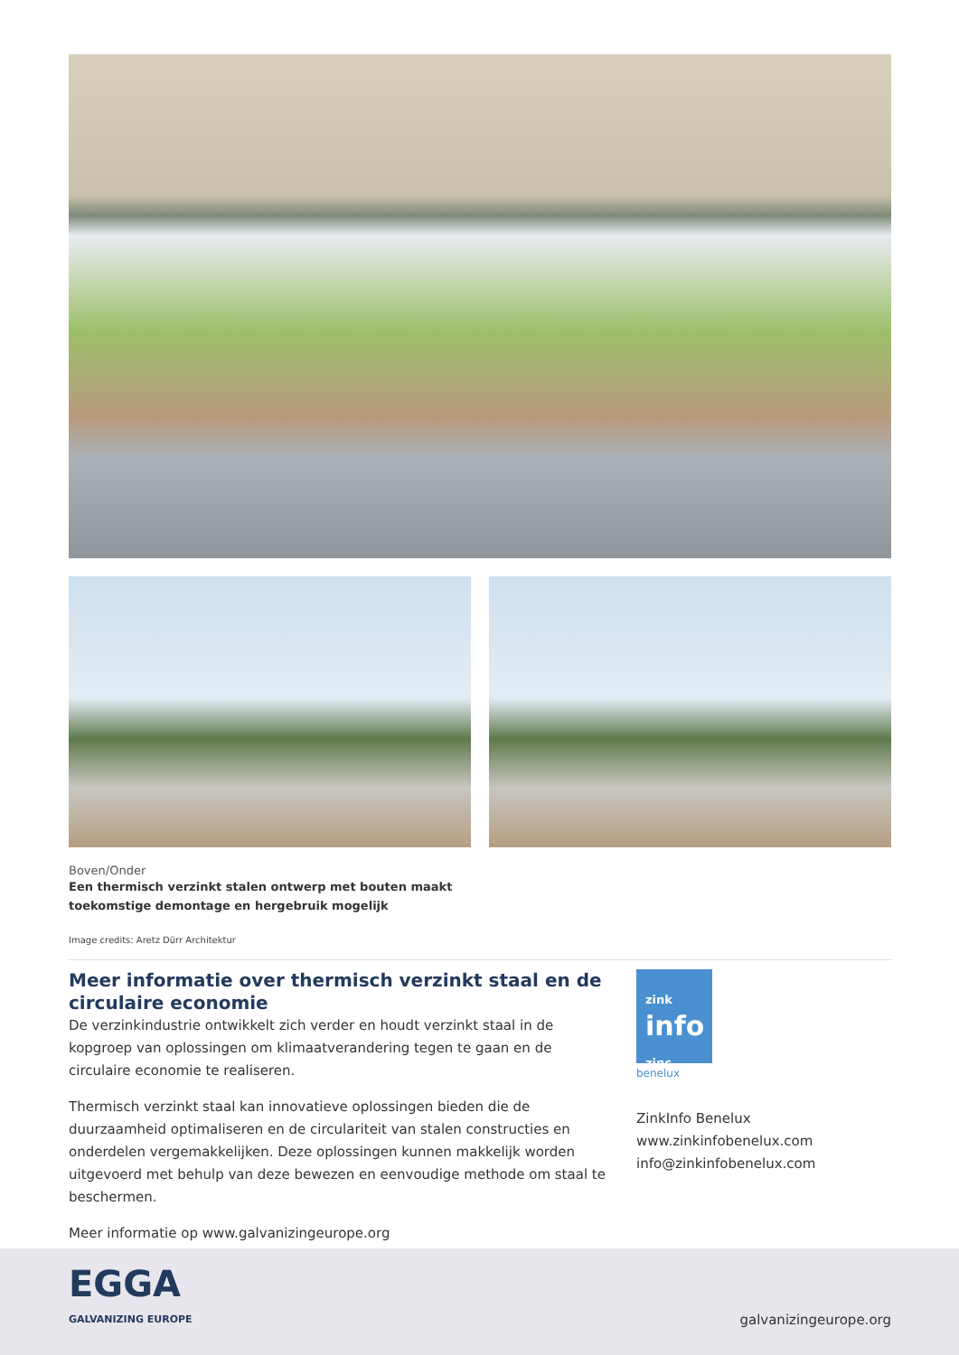Boven/Onder
Een thermisch verzinkt stalen ontwerp met bouten maakt
toekomstige demontage en hergebruik mogelijk
Image credits: Aretz Dürr Architektur
Meer informatie over thermisch verzinkt staal en de circulaire economie
De verzinkindustrie ontwikkelt zich verder en houdt verzinkt staal in de kopgroep van oplossingen om klimaatverandering tegen te gaan en de circulaire economie te realiseren.
Thermisch verzinkt staal kan innovatieve oplossingen bieden die de duurzaamheid optimaliseren en de circulariteit van stalen constructies en onderdelen vergemakkelijken. Deze oplossingen kunnen makkelijk worden uitgevoerd met behulp van deze bewezen en eenvoudige methode om staal te beschermen.
Meer informatie op www.galvanizingeurope.org
zink
info
zinc
benelux
ZinkInfo Benelux
www.zinkinfobenelux.com
info@zinkinfobenelux.com
EGGA
GALVANIZING EUROPE
galvanizingeurope.org